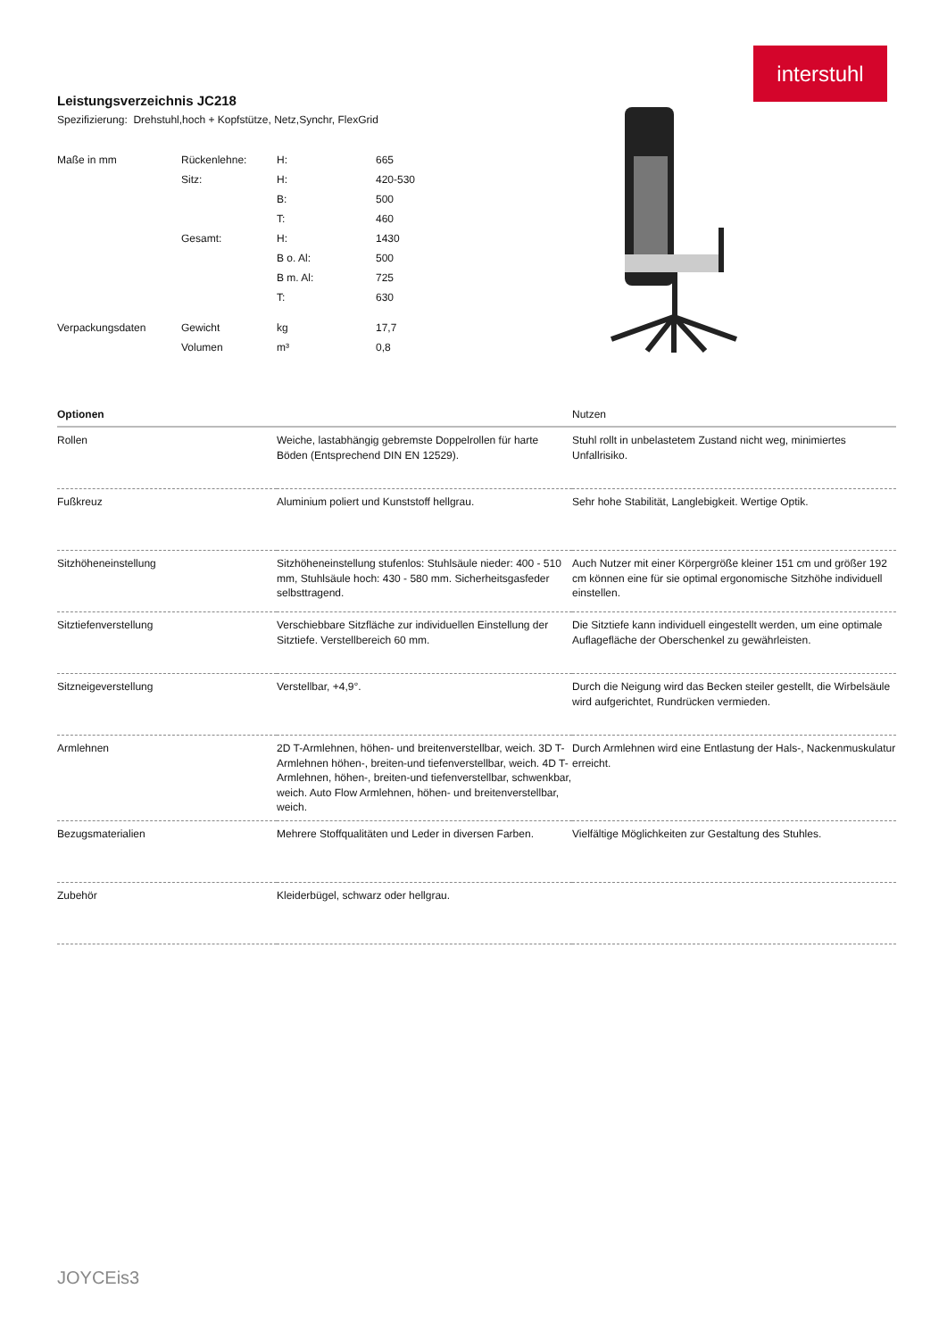interstuhl
Leistungsverzeichnis JC218
Spezifizierung: Drehstuhl,hoch + Kopfstütze, Netz,Synchr, FlexGrid
| Maße in mm | Rückenlehne: | H: | 665 |
| | Sitz: | H: | 420-530 |
| | | B: | 500 |
| | | T: | 460 |
| | Gesamt: | H: | 1430 |
| | | B o. Al: | 500 |
| | | B m. Al: | 725 |
| | | T: | 630 |
| Verpackungsdaten | Gewicht | kg | 17,7 |
| | Volumen | m³ | 0,8 |
| Optionen | | Nutzen |
| --- | --- | --- |
| Rollen | Weiche, lastabhängig gebremste Doppelrollen für harte Böden (Entsprechend DIN EN 12529). | Stuhl rollt in unbelastetem Zustand nicht weg, minimiertes Unfallrisiko. |
| Fußkreuz | Aluminium poliert und Kunststoff hellgrau. | Sehr hohe Stabilität, Langlebigkeit. Wertige Optik. |
| Sitzhöheneinstellung | Sitzhöheneinstellung stufenlos: Stuhlsäule nieder: 400 - 510 mm, Stuhlsäule hoch: 430 - 580 mm. Sicherheitsgasfeder selbsttragend. | Auch Nutzer mit einer Körpergröße kleiner 151 cm und größer 192 cm können eine für sie optimal ergonomische Sitzhöhe individuell einstellen. |
| Sitztiefenverstellung | Verschiebbare Sitzfläche zur individuellen Einstellung der Sitztiefe. Verstellbereich 60 mm. | Die Sitztiefe kann individuell eingestellt werden, um eine optimale Auflagefläche der Oberschenkel zu gewährleisten. |
| Sitzneigeverstellung | Verstellbar, +4,9°. | Durch die Neigung wird das Becken steiler gestellt, die Wirbelsäule wird aufgerichtet, Rundrücken vermieden. |
| Armlehnen | 2D T-Armlehnen, höhen- und breitenverstellbar, weich. 3D T-Armlehnen höhen-, breiten-und tiefenverstellbar, weich. 4D T-Armlehnen, höhen-, breiten-und tiefenverstellbar, schwenkbar, weich. Auto Flow Armlehnen, höhen- und breitenverstellbar, weich. | Durch Armlehnen wird eine Entlastung der Hals-, Nackenmuskulatur erreicht. |
| Bezugsmaterialien | Mehrere Stoffqualitäten und Leder in diversen Farben. | Vielfältige Möglichkeiten zur Gestaltung des Stuhles. |
| Zubehör | Kleiderbügel, schwarz oder hellgrau. | |
JOYCEis3